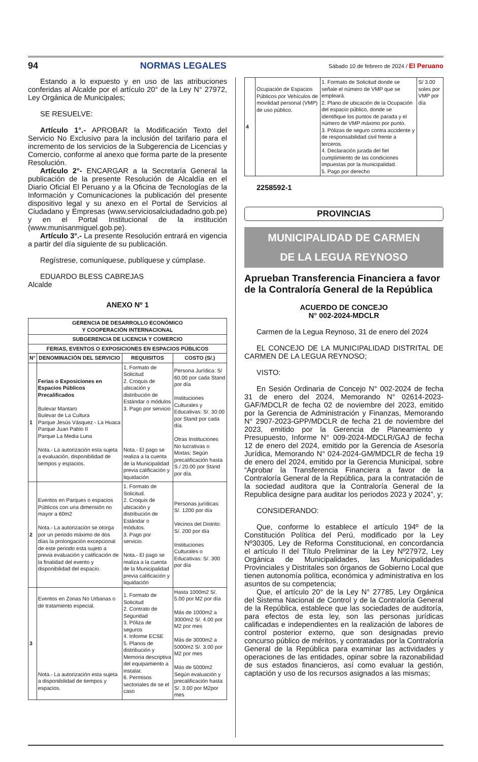94 NORMAS LEGALES Sábado 10 de febrero de 2024 / El Peruano
Estando a lo expuesto y en uso de las atribuciones conferidas al Alcalde por el artículo 20° de la Ley N° 27972, Ley Orgánica de Municipales;
SE RESUELVE:
Artículo 1°.- APROBAR la Modificación Texto del Servicio No Exclusivo para la inclusión del tarifario para el incremento de los servicios de la Subgerencia de Licencias y Comercio, conforme al anexo que forma parte de la presente Resolución.
Artículo 2°- ENCARGAR a la Secretaría General la publicación de la presente Resolución de Alcaldía en el Diario Oficial El Peruano y a la Oficina de Tecnologías de la Información y Comunicaciones la publicación del presente dispositivo legal y su anexo en el Portal de Servicios al Ciudadano y Empresas (www.serviciosalciudadadno.gob.pe) y en el Portal Institucional de la institución (www.munisanmiguel.gob.pe).
Artículo 3°.- La presente Resolución entrará en vigencia a partir del día siguiente de su publicación.
Regístrese, comuníquese, publíquese y cúmplase.
EDUARDO BLESS CABREJAS
Alcalde
ANEXO Nº 1
| GERENCIA DE DESARROLLO ECONÓMICO Y COOPERACIÓN INTERNACIONAL | | | |
| --- | --- | --- | --- |
| SUBGERENCIA DE LICENCIA Y COMERCIO | | | |
| FERIAS, EVENTOS O EXPOSICIONES EN ESPACIOS PÚBLICOS | | | |
| N° | DENOMINACIÓN DEL SERVICIO | REQUISITOS | COSTO (S/.) |
| 1 | Ferias o Exposiciones en Espacios Públicos Precalificados Bulevar Mantaro Bulevar de La Cultura Parque Jesús Vásquez - La Huaca Parque Juan Pablo II Parque La Media Luna Nota.- La autorización esta sujeta a evaluación, disponibilidad de tiempos y espacios. | 1. Formato de Solicitud 2. Croquis de ubicación y distribución de Estándar o módulos 3. Pago por servicio Nota.- El pago se realiza a la cuenta de la Municipalidad previa calificación y liquidación | Persona Jurídica: S/ 60.00 por cada Stand por día Instituciones Culturales y Educativas: S/. 30.00 por Stand por cada día. Otras Instituciones No lucrativas o Mixtas: Según precalificación hasta S./ 20.00 por Stand por día. |
| 2 | Eventos en Parques o espacios Públicos con una dimensión no mayor a 60m2 Nota.- La autorización se otorga por un periodo máximo de dos días la prolongación excepcional de este periodo esta sujeto a previa evaluación y calificación de la finalidad del evento y disponibilidad del espacio. | 1. Formato de Solicitud. 2. Croquis de ubicación y distribución de Estándar o módulos. 3. Pago por servicio. Nota.- El pago se realiza a la cuenta de la Municipalidad previa calificación y liquidación | Personas jurídicas: S/. 1200 por día Vecinos del Distrito: S/. 200 por día Instituciones Culturales o Educativas: S/. 300 por día |
| 3 | Eventos en Zonas No Urbanas o de tratamiento especial. Nota.- La autorización esta sujeta a disponibilidad de tiempos y espacios. | 1. Formato de Solicitud 2. Contrato de Seguridad 3. Póliza de seguros 4. Informe ECSE 5. Planos de distribución y Memoria descriptiva del equipamiento a instalar. 6. Permisos sectoriales de se el caso | Hasta 1000m2 S/. 5.00 por M2 por día Más de 1000m2 a 3000m2 S/. 4.00 por M2 por mes Más de 3000m2 a 5000m2 S/. 3.00 por M2 por mes Más de 5000m2 Según evaluación y precalificación hasta S/. 3.00 por M2por mes |
| 4 | Ocupación de Espacios Públicos por Vehículos de movilidad personal (VMP) de uso público. | 1. Formato de Solicitud donde se señale el número de VMP que se empleará. 2. Plano de ubicación de la Ocupación del espacio público, donde se identifique los puntos de parada y el número de VMP máximo por punto. 3. Pólizas de seguro contra accidente y de responsabilidad civil frente a terceros. 4. Declaración jurada del fiel cumplimiento de las condiciones impuestas por la municipalidad. 5. Pago por derecho | S/ 3.00 soles por VMP por día |
2258592-1
PROVINCIAS
MUNICIPALIDAD DE CARMEN
DE LA LEGUA REYNOSO
Aprueban Transferencia Financiera a favor de la Contraloría General de la República
ACUERDO DE CONCEJO
N° 002-2024-MDCLR
Carmen de la Legua Reynoso, 31 de enero del 2024
EL CONCEJO DE LA MUNICIPALIDAD DISTRITAL DE CARMEN DE LA LEGUA REYNOSO;
VISTO:
En Sesión Ordinaria de Concejo N° 002-2024 de fecha 31 de enero del 2024, Memorando N° 02614-2023-GAF/MDCLR de fecha 02 de noviembre del 2023, emitido por la Gerencia de Administración y Finanzas, Memorando N° 2907-2023-GPP/MDCLR de fecha 21 de noviembre del 2023, emitido por la Gerencia de Planeamiento y Presupuesto, Informe N° 009-2024-MDCLR/GAJ de fecha 12 de enero del 2024, emitido por la Gerencia de Asesoría Jurídica, Memorando N° 024-2024-GM/MDCLR de fecha 19 de enero del 2024, emitido por la Gerencia Municipal, sobre “Aprobar la Transferencia Financiera a favor de la Contraloría General de la República, para la contratación de la sociedad auditora que la Contraloría General de la Republica designe para auditar los periodos 2023 y 2024”, y;
CONSIDERANDO:
Que, conforme lo establece el artículo 194º de la Constitución Política del Perú, modificado por la Ley Nº30305, Ley de Reforma Constitucional, en concordancia el artículo II del Título Preliminar de la Ley Nº27972, Ley Orgánica de Municipalidades, las Municipalidades Provinciales y Distritales son órganos de Gobierno Local que tienen autonomía política, económica y administrativa en los asuntos de su competencia;
Que, el artículo 20° de la Ley N° 27785, Ley Orgánica del Sistema Nacional de Control y de la Contraloría General de la República, establece que las sociedades de auditoría, para efectos de esta ley, son las personas jurídicas calificadas e independientes en la realización de labores de control posterior externo, que son designadas previo concurso público de méritos, y contratadas por la Contraloría General de la República para examinar las actividades y operaciones de las entidades, opinar sobre la razonabilidad de sus estados financieros, así como evaluar la gestión, captación y uso de los recursos asignados a las mismas;